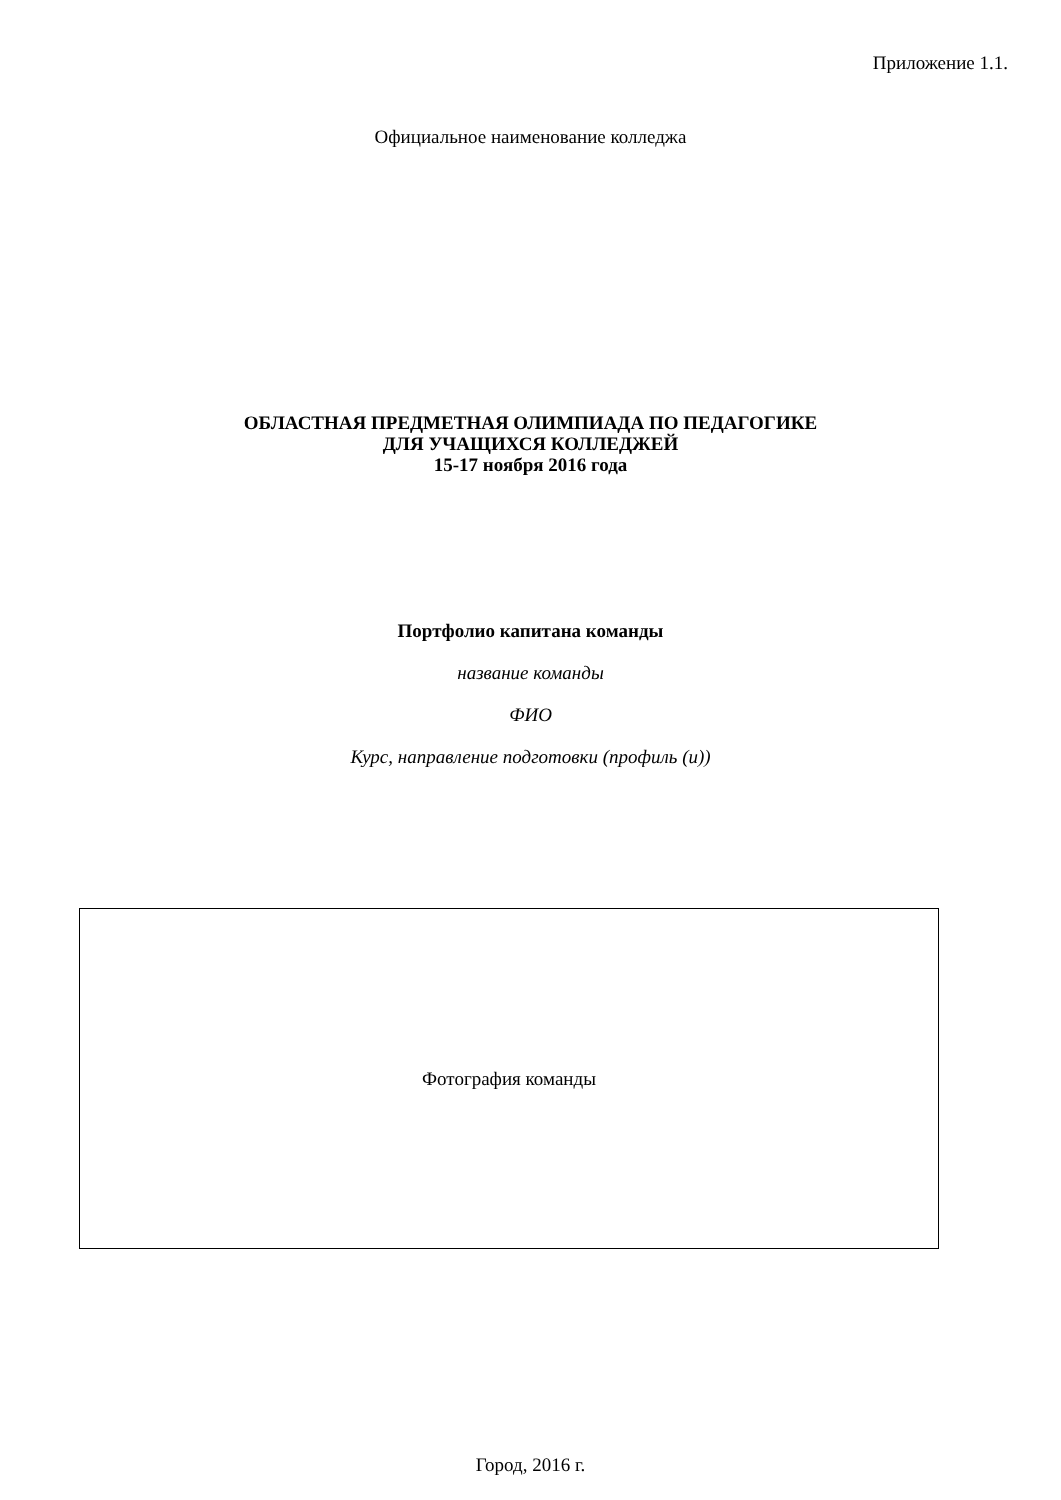Приложение 1.1.
Официальное наименование колледжа
ОБЛАСТНАЯ ПРЕДМЕТНАЯ ОЛИМПИАДА ПО ПЕДАГОГИКЕ
ДЛЯ УЧАЩИХСЯ КОЛЛЕДЖЕЙ
15-17 ноября 2016 года
Портфолио капитана команды
название команды
ФИО
Курс, направление подготовки (профиль (и))
Фотография команды
Город, 2016 г.